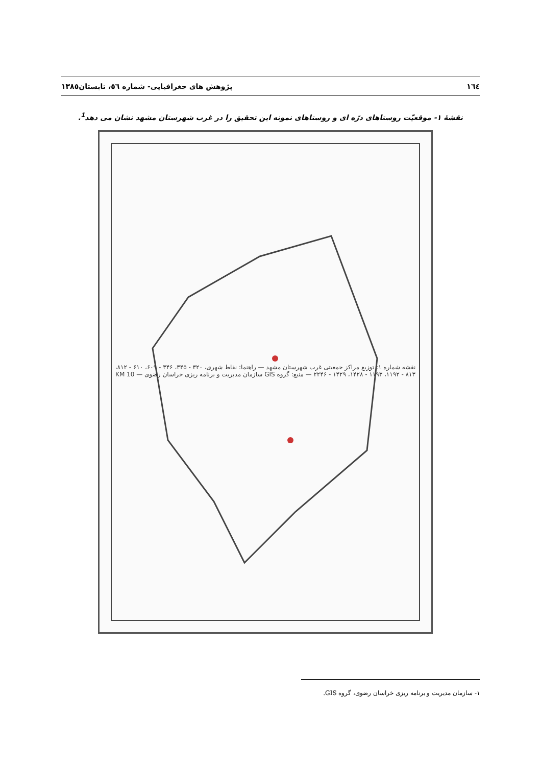١٦٤ پژوهش های جغرافیایی- شماره ٥٦، تابستان١٣٨٥
نقشهٔ ۱- موقعیّت روستاهای درّه ای و روستاهای نمونه این تحقیق را در غرب شهرستان مشهد نشان می دهد<sup>1</sup>.
نقشه شماره ۱: توزیع مراکز جمعیتی غرب شهرستان مشهد — راهنما: نقاط شهری، ۳۲۰ - ۳۴۵، ۳۴۶ - ۶۰۹، ۶۱۰ - ۸۱۲، ۸۱۳ - ۱۱۹۲، ۱۱۹۳ - ۱۴۲۸، ۱۴۲۹ - ۲۲۴۶ — منبع: گروه GIS سازمان مدیریت و برنامه ریزی خراسان رضوی — 10 KM
۱- سازمان مدیریت و برنامه ریزی خراسان رضوی، گروه GIS.